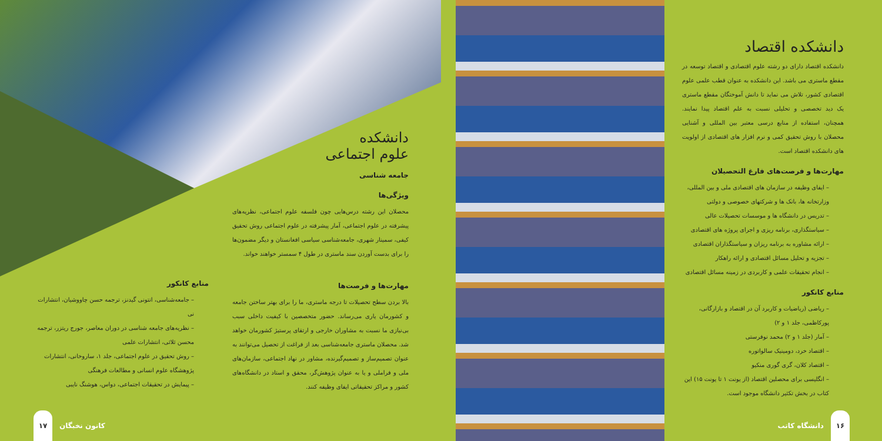دانشکده اقتصاد
دانشکده اقتصاد دارای دو رشته علوم اقتصادی و اقتصاد توسعه در مقطع ماستری می باشد. این دانشکده به عنوان قطب علمی علوم اقتصادی کشور، تلاش می نماید تا دانش آموختگان مقطع ماستری یک دید تخصصی و تحلیلی نسبت به علم اقتصاد پیدا نمایند. همچنان، استفاده از منابع درسی معتبر بین المللی و آشنایی محصلان با روش تحقیق کمی و نرم افزار های اقتصادی از اولویت های دانشکده اقتصاد است.
مهارت‌ها و فرصت‌های فارغ التحصیلان
– ایفای وظیفه در سازمان های اقتصادی ملی و بین المللی، وزارتخانه ها، بانک ها و شرکتهای خصوصی و دولتی
– تدریس در دانشگاه ها و موسسات تحصیلات عالی
– سیاستگذاری، برنامه ریزی و اجرای پروژه های اقتصادی
– ارائه مشاوره به برنامه ریزان و سیاستگذاران اقتصادی
– تجزیه و تحلیل مسائل اقتصادی و ارائه راهکار
– انجام تحقیقات علمی و کاربردی در زمینه مسائل اقتصادی
منابع کانکور
– ریاضی (ریاضیات و کاربرد آن در اقتصاد و بازارگانی، پورکاظمی، جلد ۱ و ۲)
– آمار (جلد ۱ و ۲) محمد نوفرستی
– اقتصاد خرد، دومینیک سالواتوره
– اقتصاد کلان، گری گوری منکیو
– انگلیسی برای محصلین اقتصاد (از یونت ۱ تا یونت ۱۵) این کتاب در بخش تکثیر دانشگاه موجود است.
۱۶ دانشگاه کاتب
دانشکده
علوم اجتماعی
جامعه شناسی
ویژگی‌ها
محصلان این رشته درس‌هایی چون فلسفه علوم اجتماعی، نظریه‌های پیشرفته در علوم اجتماعی، آمار پیشرفته در علوم اجتماعی روش تحقیق کیفی، سمینار شهری، جامعه‌شناسی سیاسی افغانستان و دیگر مضمون‌ها را برای بدست آوردن سند ماستری در طول ۴ سمستر خواهند خواند.
مهارت‌ها و فرصت‌ها
بالا بردن سطح تحصیلات تا درجه ماستری، ما را برای بهتر ساختن جامعه و کشورمان یاری می‌رساند. حضور متخصصین با کیفیت داخلی سبب بی‌نیازی ما نسبت به مشاوران خارجی و ارتقای پرستیژ کشورمان خواهد شد. محصلان ماستری جامعه‌شناسی بعد از فراغت از تحصیل می‌توانند به عنوان تصمیم‌ساز و تصمیم‌گیرنده، مشاور در نهاد اجتماعی، سازمان‌های ملی و فراملی و یا به عنوان پژوهش‌گر، محقق و استاد در دانشگاه‌های کشور و مراکز تحقیقاتی ایفای وظیفه کنند.
منابع کانکور
– جامعه‌شناسی، انتونی گیدنز، ترجمه حسن چاووشیان، انتشارات نی
– نظریه‌های جامعه شناسی در دوران معاصر، جورج ریتزر، ترجمه محسن ثلاثی، انتشارات علمی
– روش تحقیق در علوم اجتماعی، جلد ۱، ساروخانی، انتشارات پژوهشگاه علوم انسانی و مطالعات فرهنگی
– پیمایش در تحقیقات اجتماعی، دواس، هوشنگ نایبی
۱۷ کانون نخبگان